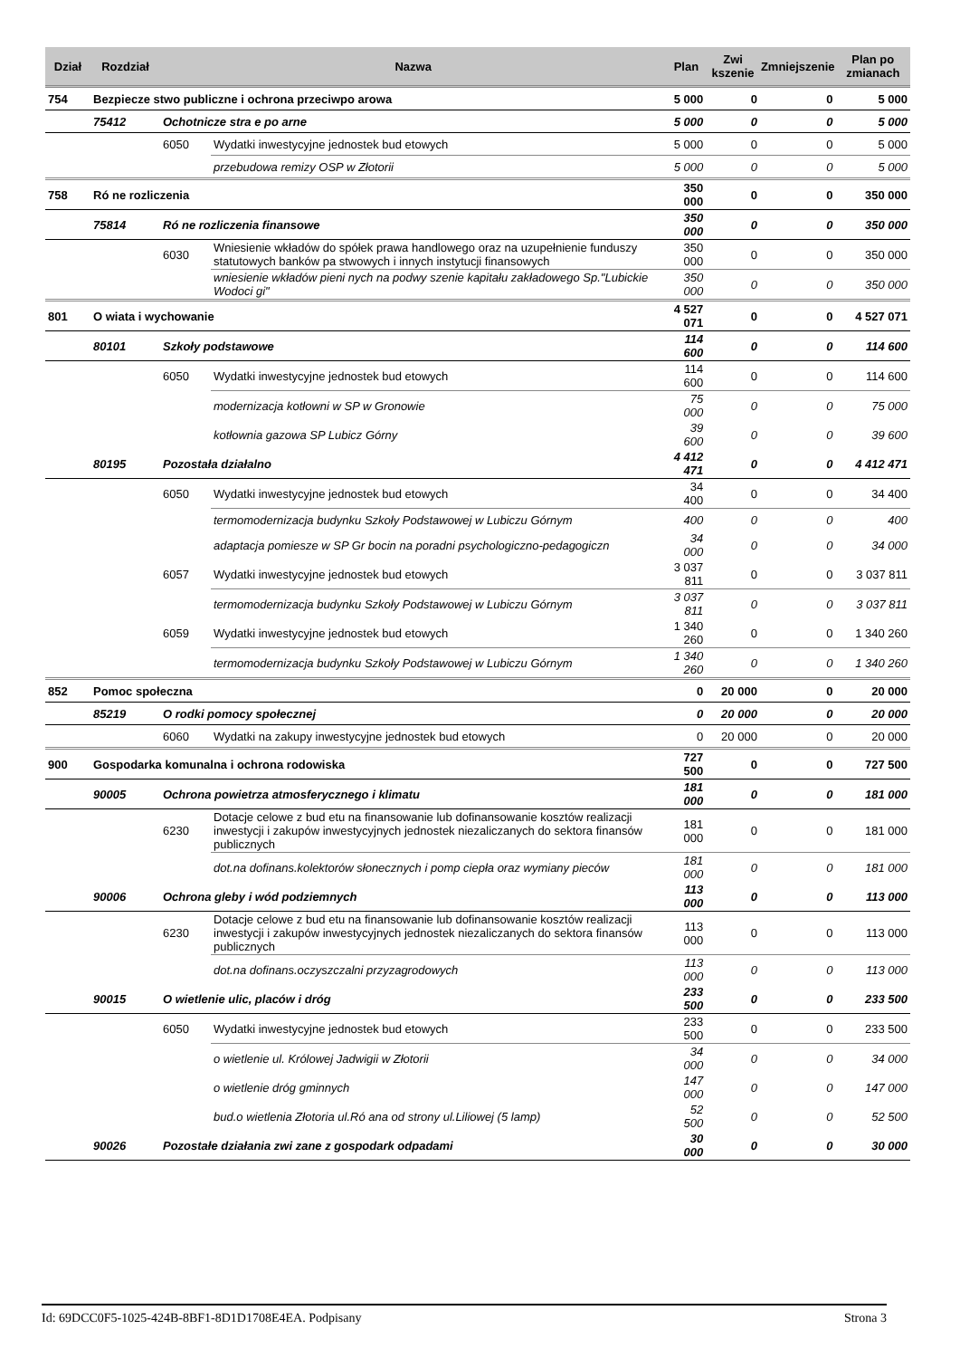| Dział | Rozdział | Nazwa | | Plan | Zwi kszenie | Zmniejszenie | Plan po zmianach |
| --- | --- | --- | --- | --- | --- | --- | --- |
| 754 | Bezpiecze stwo publiczne i ochrona przeciwpo arowa | | | 5 000 | 0 | 0 | 5 000 |
| | 75412 | Ochotnicze stra e po arne | | 5 000 | 0 | 0 | 5 000 |
| | | 6050 | Wydatki inwestycyjne jednostek bud etowych | 5 000 | 0 | 0 | 5 000 |
| | | | przebudowa remizy OSP w Złotorii | 5 000 | 0 | 0 | 5 000 |
| 758 | Ró ne rozliczenia | | | 350 000 | 0 | 0 | 350 000 |
| | 75814 | Ró ne rozliczenia finansowe | | 350 000 | 0 | 0 | 350 000 |
| | | 6030 | Wniesienie wkładów do spółek prawa handlowego oraz na uzupełnienie funduszy statutowych banków pa stwowych i innych instytucji finansowych | 350 000 | 0 | 0 | 350 000 |
| | | | wniesienie wkładów pieni nych na podwy szenie kapitału zakładowego Sp."Lubickie Wodoci gi" | 350 000 | 0 | 0 | 350 000 |
| 801 | O wiata i wychowanie | | | 4 527 071 | 0 | 0 | 4 527 071 |
| | 80101 | Szkoły podstawowe | | 114 600 | 0 | 0 | 114 600 |
| | | 6050 | Wydatki inwestycyjne jednostek bud etowych | 114 600 | 0 | 0 | 114 600 |
| | | | modernizacja kotłowni w SP w Gronowie | 75 000 | 0 | 0 | 75 000 |
| | | | kotłownia gazowa SP Lubicz Górny | 39 600 | 0 | 0 | 39 600 |
| | 80195 | Pozostała działalno | | 4 412 471 | 0 | 0 | 4 412 471 |
| | | 6050 | Wydatki inwestycyjne jednostek bud etowych | 34 400 | 0 | 0 | 34 400 |
| | | | termomodernizacja budynku Szkoły Podstawowej w Lubiczu Górnym | 400 | 0 | 0 | 400 |
| | | | adaptacja pomiesze w SP Gr bocin na poradni psychologiczno-pedagogiczn | 34 000 | 0 | 0 | 34 000 |
| | | 6057 | Wydatki inwestycyjne jednostek bud etowych | 3 037 811 | 0 | 0 | 3 037 811 |
| | | | termomodernizacja budynku Szkoły Podstawowej w Lubiczu Górnym | 3 037 811 | 0 | 0 | 3 037 811 |
| | | 6059 | Wydatki inwestycyjne jednostek bud etowych | 1 340 260 | 0 | 0 | 1 340 260 |
| | | | termomodernizacja budynku Szkoły Podstawowej w Lubiczu Górnym | 1 340 260 | 0 | 0 | 1 340 260 |
| 852 | Pomoc społeczna | | | 0 | 20 000 | 0 | 20 000 |
| | 85219 | O rodki pomocy społecznej | | 0 | 20 000 | 0 | 20 000 |
| | | 6060 | Wydatki na zakupy inwestycyjne jednostek bud etowych | 0 | 20 000 | 0 | 20 000 |
| 900 | Gospodarka komunalna i ochrona rodowiska | | | 727 500 | 0 | 0 | 727 500 |
| | 90005 | Ochrona powietrza atmosferycznego i klimatu | | 181 000 | 0 | 0 | 181 000 |
| | | 6230 | Dotacje celowe z bud etu na finansowanie lub dofinansowanie kosztów realizacji inwestycji i zakupów inwestycyjnych jednostek niezaliczanych do sektora finansów publicznych | 181 000 | 0 | 0 | 181 000 |
| | | | dot.na dofinans.kolektorów słonecznych i pomp ciepła oraz wymiany pieców | 181 000 | 0 | 0 | 181 000 |
| | 90006 | Ochrona gleby i wód podziemnych | | 113 000 | 0 | 0 | 113 000 |
| | | 6230 | Dotacje celowe z bud etu na finansowanie lub dofinansowanie kosztów realizacji inwestycji i zakupów inwestycyjnych jednostek niezaliczanych do sektora finansów publicznych | 113 000 | 0 | 0 | 113 000 |
| | | | dot.na dofinans.oczyszczalni przyzagrodowych | 113 000 | 0 | 0 | 113 000 |
| | 90015 | O wietlenie ulic, placów i dróg | | 233 500 | 0 | 0 | 233 500 |
| | | 6050 | Wydatki inwestycyjne jednostek bud etowych | 233 500 | 0 | 0 | 233 500 |
| | | | o wietlenie ul. Królowej Jadwigii w Złotorii | 34 000 | 0 | 0 | 34 000 |
| | | | o wietlenie dróg gminnych | 147 000 | 0 | 0 | 147 000 |
| | | | bud.o wietlenia Złotoria ul.Ró ana od strony ul.Liliowej (5 lamp) | 52 500 | 0 | 0 | 52 500 |
| | 90026 | Pozostałe działania zwi zane z gospodark odpadami | | 30 000 | 0 | 0 | 30 000 |
Id: 69DCC0F5-1025-424B-8BF1-8D1D1708E4EA. Podpisany Strona 3